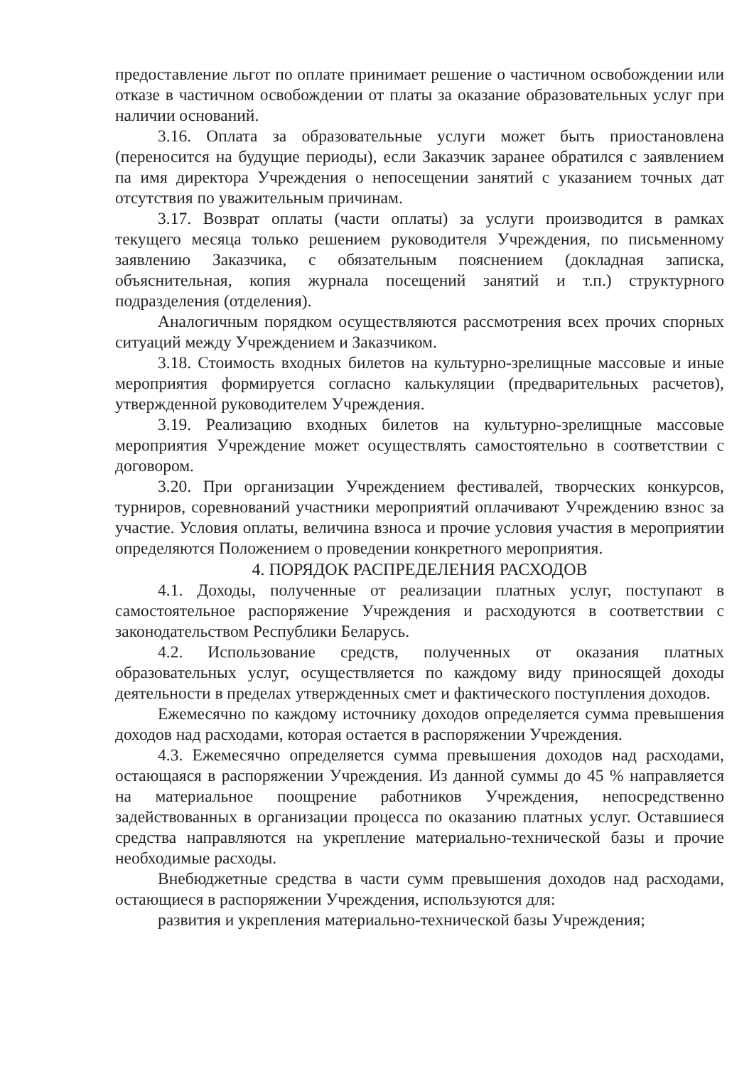предоставление льгот по оплате принимает решение о частичном освобождении или отказе в частичном освобождении от платы за оказание образовательных услуг при наличии оснований.
3.16. Оплата за образовательные услуги может быть приостановлена (переносится на будущие периоды), если Заказчик заранее обратился с заявлением па имя директора Учреждения о непосещении занятий с указанием точных дат отсутствия по уважительным причинам.
3.17. Возврат оплаты (части оплаты) за услуги производится в рамках текущего месяца только решением руководителя Учреждения, по письменному заявлению Заказчика, с обязательным пояснением (докладная записка, объяснительная, копия журнала посещений занятий и т.п.) структурного подразделения (отделения).
Аналогичным порядком осуществляются рассмотрения всех прочих спорных ситуаций между Учреждением и Заказчиком.
3.18. Стоимость входных билетов на культурно-зрелищные массовые и иные мероприятия формируется согласно калькуляции (предварительных расчетов), утвержденной руководителем Учреждения.
3.19. Реализацию входных билетов на культурно-зрелищные массовые мероприятия Учреждение может осуществлять самостоятельно в соответствии с договором.
3.20. При организации Учреждением фестивалей, творческих конкурсов, турниров, соревнований участники мероприятий оплачивают Учреждению взнос за участие. Условия оплаты, величина взноса и прочие условия участия в мероприятии определяются Положением о проведении конкретного мероприятия.
4. ПОРЯДОК РАСПРЕДЕЛЕНИЯ РАСХОДОВ
4.1. Доходы, полученные от реализации платных услуг, поступают в самостоятельное распоряжение Учреждения и расходуются в соответствии с законодательством Республики Беларусь.
4.2. Использование средств, полученных от оказания платных образовательных услуг, осуществляется по каждому виду приносящей доходы деятельности в пределах утвержденных смет и фактического поступления доходов.
Ежемесячно по каждому источнику доходов определяется сумма превышения доходов над расходами, которая остается в распоряжении Учреждения.
4.3. Ежемесячно определяется сумма превышения доходов над расходами, остающаяся в распоряжении Учреждения. Из данной суммы до 45 % направляется на материальное поощрение работников Учреждения, непосредственно задействованных в организации процесса по оказанию платных услуг. Оставшиеся средства направляются на укрепление материально-технической базы и прочие необходимые расходы.
Внебюджетные средства в части сумм превышения доходов над расходами, остающиеся в распоряжении Учреждения, используются для:
развития и укрепления материально-технической базы Учреждения;